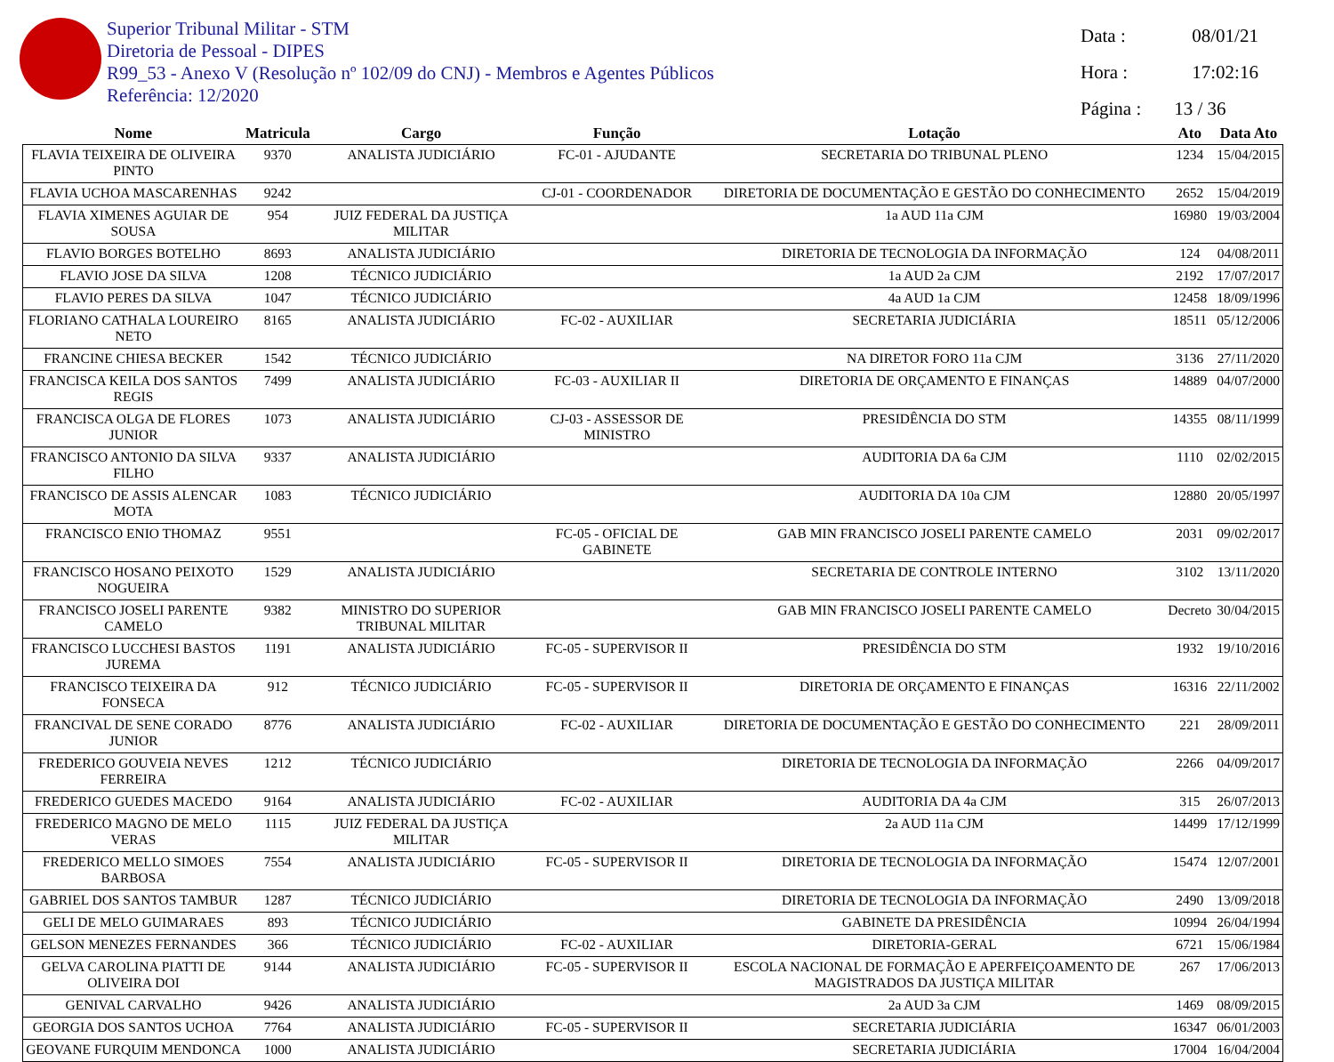Superior Tribunal Militar - STM
Diretoria de Pessoal - DIPES
R99_53 - Anexo V (Resolução nº 102/09 do CNJ) - Membros e Agentes Públicos
Referência: 12/2020
Data : 08/01/21
Hora : 17:02:16
Página : 13 / 36
| Nome | Matricula | Cargo | Função | Lotação | Ato | Data Ato |
| --- | --- | --- | --- | --- | --- | --- |
| FLAVIA TEIXEIRA DE OLIVEIRA PINTO | 9370 | ANALISTA JUDICIÁRIO | FC-01 - AJUDANTE | SECRETARIA DO TRIBUNAL PLENO | 1234 | 15/04/2015 |
| FLAVIA UCHOA MASCARENHAS | 9242 | | CJ-01 - COORDENADOR | DIRETORIA DE DOCUMENTAÇÃO E GESTÃO DO CONHECIMENTO | 2652 | 15/04/2019 |
| FLAVIA XIMENES AGUIAR DE SOUSA | 954 | JUIZ FEDERAL DA JUSTIÇA MILITAR | | 1a AUD 11a CJM | 16980 | 19/03/2004 |
| FLAVIO BORGES BOTELHO | 8693 | ANALISTA JUDICIÁRIO | | DIRETORIA DE TECNOLOGIA DA INFORMAÇÃO | 124 | 04/08/2011 |
| FLAVIO JOSE DA SILVA | 1208 | TÉCNICO JUDICIÁRIO | | 1a AUD 2a CJM | 2192 | 17/07/2017 |
| FLAVIO PERES DA SILVA | 1047 | TÉCNICO JUDICIÁRIO | | 4a AUD 1a CJM | 12458 | 18/09/1996 |
| FLORIANO CATHALA LOUREIRO NETO | 8165 | ANALISTA JUDICIÁRIO | FC-02 - AUXILIAR | SECRETARIA JUDICIÁRIA | 18511 | 05/12/2006 |
| FRANCINE CHIESA BECKER | 1542 | TÉCNICO JUDICIÁRIO | | NA DIRETOR FORO 11a CJM | 3136 | 27/11/2020 |
| FRANCISCA KEILA DOS SANTOS REGIS | 7499 | ANALISTA JUDICIÁRIO | FC-03 - AUXILIAR II | DIRETORIA DE ORÇAMENTO E FINANÇAS | 14889 | 04/07/2000 |
| FRANCISCA OLGA DE FLORES JUNIOR | 1073 | ANALISTA JUDICIÁRIO | CJ-03 - ASSESSOR DE MINISTRO | PRESIDÊNCIA DO STM | 14355 | 08/11/1999 |
| FRANCISCO ANTONIO DA SILVA FILHO | 9337 | ANALISTA JUDICIÁRIO | | AUDITORIA DA 6a CJM | 1110 | 02/02/2015 |
| FRANCISCO DE ASSIS ALENCAR MOTA | 1083 | TÉCNICO JUDICIÁRIO | | AUDITORIA DA 10a CJM | 12880 | 20/05/1997 |
| FRANCISCO ENIO THOMAZ | 9551 | | FC-05 - OFICIAL DE GABINETE | GAB MIN FRANCISCO JOSELI PARENTE CAMELO | 2031 | 09/02/2017 |
| FRANCISCO HOSANO PEIXOTO NOGUEIRA | 1529 | ANALISTA JUDICIÁRIO | | SECRETARIA DE CONTROLE INTERNO | 3102 | 13/11/2020 |
| FRANCISCO JOSELI PARENTE CAMELO | 9382 | MINISTRO DO SUPERIOR TRIBUNAL MILITAR | | GAB MIN FRANCISCO JOSELI PARENTE CAMELO | Decreto | 30/04/2015 |
| FRANCISCO LUCCHESI BASTOS JUREMA | 1191 | ANALISTA JUDICIÁRIO | FC-05 - SUPERVISOR II | PRESIDÊNCIA DO STM | 1932 | 19/10/2016 |
| FRANCISCO TEIXEIRA DA FONSECA | 912 | TÉCNICO JUDICIÁRIO | FC-05 - SUPERVISOR II | DIRETORIA DE ORÇAMENTO E FINANÇAS | 16316 | 22/11/2002 |
| FRANCIVAL DE SENE CORADO JUNIOR | 8776 | ANALISTA JUDICIÁRIO | FC-02 - AUXILIAR | DIRETORIA DE DOCUMENTAÇÃO E GESTÃO DO CONHECIMENTO | 221 | 28/09/2011 |
| FREDERICO GOUVEIA NEVES FERREIRA | 1212 | TÉCNICO JUDICIÁRIO | | DIRETORIA DE TECNOLOGIA DA INFORMAÇÃO | 2266 | 04/09/2017 |
| FREDERICO GUEDES MACEDO | 9164 | ANALISTA JUDICIÁRIO | FC-02 - AUXILIAR | AUDITORIA DA 4a CJM | 315 | 26/07/2013 |
| FREDERICO MAGNO DE MELO VERAS | 1115 | JUIZ FEDERAL DA JUSTIÇA MILITAR | | 2a AUD 11a CJM | 14499 | 17/12/1999 |
| FREDERICO MELLO SIMOES BARBOSA | 7554 | ANALISTA JUDICIÁRIO | FC-05 - SUPERVISOR II | DIRETORIA DE TECNOLOGIA DA INFORMAÇÃO | 15474 | 12/07/2001 |
| GABRIEL DOS SANTOS TAMBUR | 1287 | TÉCNICO JUDICIÁRIO | | DIRETORIA DE TECNOLOGIA DA INFORMAÇÃO | 2490 | 13/09/2018 |
| GELI DE MELO GUIMARAES | 893 | TÉCNICO JUDICIÁRIO | | GABINETE DA PRESIDÊNCIA | 10994 | 26/04/1994 |
| GELSON MENEZES FERNANDES | 366 | TÉCNICO JUDICIÁRIO | FC-02 - AUXILIAR | DIRETORIA-GERAL | 6721 | 15/06/1984 |
| GELVA CAROLINA PIATTI DE OLIVEIRA DOI | 9144 | ANALISTA JUDICIÁRIO | FC-05 - SUPERVISOR II | ESCOLA NACIONAL DE FORMAÇÃO E APERFEIÇOAMENTO DE MAGISTRADOS DA JUSTIÇA MILITAR | 267 | 17/06/2013 |
| GENIVAL CARVALHO | 9426 | ANALISTA JUDICIÁRIO | | 2a AUD 3a CJM | 1469 | 08/09/2015 |
| GEORGIA DOS SANTOS UCHOA | 7764 | ANALISTA JUDICIÁRIO | FC-05 - SUPERVISOR II | SECRETARIA JUDICIÁRIA | 16347 | 06/01/2003 |
| GEOVANE FURQUIM MENDONCA | 1000 | ANALISTA JUDICIÁRIO | | SECRETARIA JUDICIÁRIA | 17004 | 16/04/2004 |